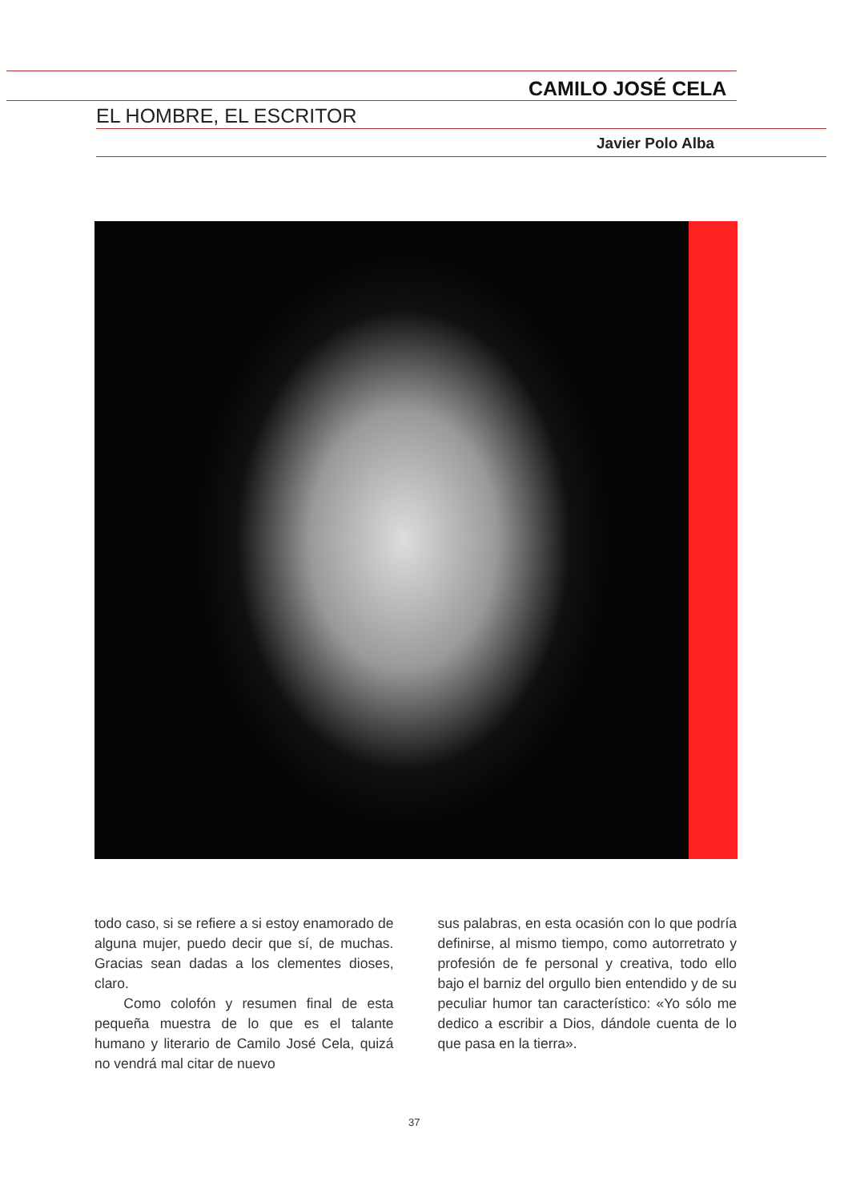CAMILO JOSÉ CELA
EL HOMBRE, EL ESCRITOR
Javier Polo Alba
todo caso, si se refiere a si estoy enamorado de alguna mujer, puedo decir que sí, de muchas. Gracias sean dadas a los clementes dioses, claro.
Como colofón y resumen final de esta pequeña muestra de lo que es el talante humano y literario de Camilo José Cela, quizá no vendrá mal citar de nuevo
sus palabras, en esta ocasión con lo que podría definirse, al mismo tiempo, como autorretrato y profesión de fe personal y creativa, todo ello bajo el barniz del orgullo bien entendido y de su peculiar humor tan característico: «Yo sólo me dedico a escribir a Dios, dándole cuenta de lo que pasa en la tierra».
37